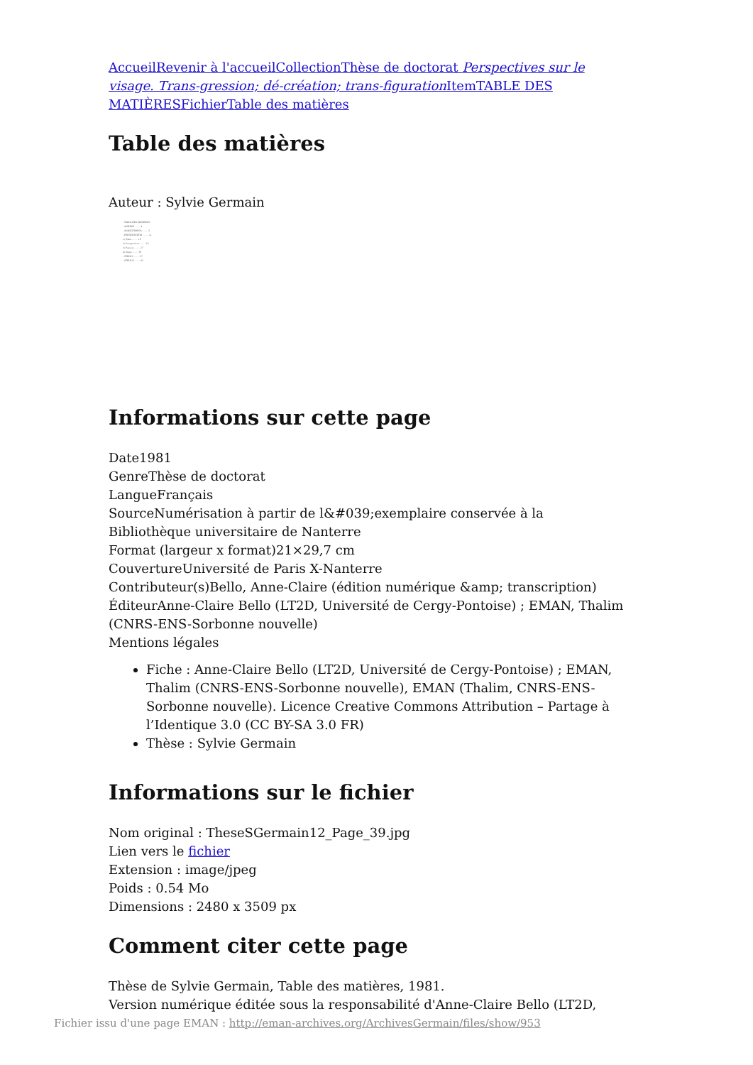Accueil Revenir à l'accueil Collection Thèse de doctorat Perspectives sur le visage. Trans-gression; dé-création; trans-figuration Item TABLE DES MATIÈRES Fichier Table des matières
Table des matières
Auteur : Sylvie Germain
- TABLE DES MATIERES -
- ANNEXE ........ 4
- AVANT-PROPOS ........ 5
- PRESENTATION ........ 11
1) Nuits ........ 16
2) Perspectives ........ 22
3) Passion ........ 27
4) Signe ........ 30
- STELE I ........ 37
- STELE II ........ 62
Informations sur cette page
Date1981
GenreThèse de doctorat
LangueFrançais
SourceNumérisation à partir de l&#039;exemplaire conservée à la Bibliothèque universitaire de Nanterre
Format (largeur x format)21×29,7 cm
CouvertureUniversité de Paris X-Nanterre
Contributeur(s)Bello, Anne-Claire (édition numérique &amp; transcription)
ÉditeurAnne-Claire Bello (LT2D, Université de Cergy-Pontoise) ; EMAN, Thalim (CNRS-ENS-Sorbonne nouvelle)
Mentions légales
Fiche : Anne-Claire Bello (LT2D, Université de Cergy-Pontoise) ; EMAN, Thalim (CNRS-ENS-Sorbonne nouvelle), EMAN (Thalim, CNRS-ENS-Sorbonne nouvelle). Licence Creative Commons Attribution – Partage à l’Identique 3.0 (CC BY-SA 3.0 FR)
Thèse : Sylvie Germain
Informations sur le fichier
Nom original : TheseSGermain12_Page_39.jpg
Lien vers le fichier
Extension : image/jpeg
Poids : 0.54 Mo
Dimensions : 2480 x 3509 px
Comment citer cette page
Thèse de Sylvie Germain, Table des matières, 1981.
Version numérique éditée sous la responsabilité d'Anne-Claire Bello (LT2D,
Fichier issu d'une page EMAN : http://eman-archives.org/ArchivesGermain/files/show/953